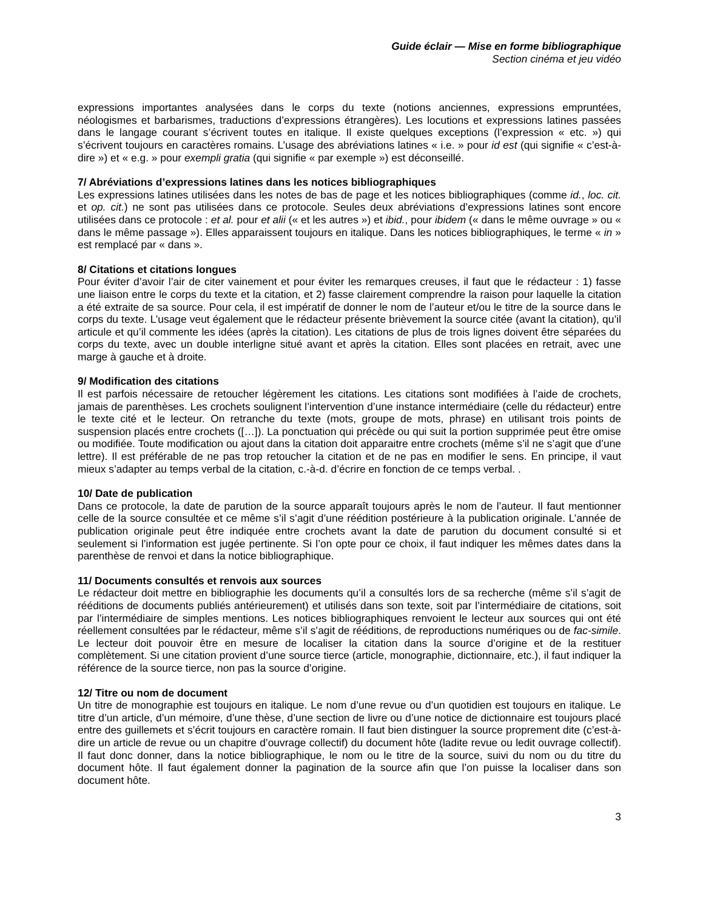Guide éclair — Mise en forme bibliographique
Section cinéma et jeu vidéo
expressions importantes analysées dans le corps du texte (notions anciennes, expressions empruntées, néologismes et barbarismes, traductions d’expressions étrangères). Les locutions et expressions latines passées dans le langage courant s’écrivent toutes en italique. Il existe quelques exceptions (l’expression « etc. ») qui s’écrivent toujours en caractères romains. L’usage des abréviations latines « i.e. » pour id est (qui signifie « c’est-à-dire ») et « e.g. » pour exempli gratia (qui signifie « par exemple ») est déconseillé.
7/ Abréviations d’expressions latines dans les notices bibliographiques
Les expressions latines utilisées dans les notes de bas de page et les notices bibliographiques (comme id., loc. cit. et op. cit.) ne sont pas utilisées dans ce protocole. Seules deux abréviations d’expressions latines sont encore utilisées dans ce protocole : et al. pour et alii (« et les autres ») et ibid., pour ibidem (« dans le même ouvrage » ou « dans le même passage »). Elles apparaissent toujours en italique. Dans les notices bibliographiques, le terme « in » est remplacé par « dans ».
8/ Citations et citations longues
Pour éviter d’avoir l’air de citer vainement et pour éviter les remarques creuses, il faut que le rédacteur : 1) fasse une liaison entre le corps du texte et la citation, et 2) fasse clairement comprendre la raison pour laquelle la citation a été extraite de sa source. Pour cela, il est impératif de donner le nom de l’auteur et/ou le titre de la source dans le corps du texte. L’usage veut également que le rédacteur présente brièvement la source citée (avant la citation), qu’il articule et qu’il commente les idées (après la citation). Les citations de plus de trois lignes doivent être séparées du corps du texte, avec un double interligne situé avant et après la citation. Elles sont placées en retrait, avec une marge à gauche et à droite.
9/ Modification des citations
Il est parfois nécessaire de retoucher légèrement les citations. Les citations sont modifiées à l’aide de crochets, jamais de parenthèses. Les crochets soulignent l’intervention d’une instance intermédiaire (celle du rédacteur) entre le texte cité et le lecteur. On retranche du texte (mots, groupe de mots, phrase) en utilisant trois points de suspension placés entre crochets ([…]). La ponctuation qui précède ou qui suit la portion supprimée peut être omise ou modifiée. Toute modification ou ajout dans la citation doit apparaitre entre crochets (même s’il ne s’agit que d’une lettre). Il est préférable de ne pas trop retoucher la citation et de ne pas en modifier le sens. En principe, il vaut mieux s’adapter au temps verbal de la citation, c.-à-d. d’écrire en fonction de ce temps verbal. .
10/ Date de publication
Dans ce protocole, la date de parution de la source apparaît toujours après le nom de l’auteur. Il faut mentionner celle de la source consultée et ce même s’il s’agit d’une réédition postérieure à la publication originale. L’année de publication originale peut être indiquée entre crochets avant la date de parution du document consulté si et seulement si l’information est jugée pertinente. Si l’on opte pour ce choix, il faut indiquer les mêmes dates dans la parenthèse de renvoi et dans la notice bibliographique.
11/ Documents consultés et renvois aux sources
Le rédacteur doit mettre en bibliographie les documents qu’il a consultés lors de sa recherche (même s’il s’agit de rééditions de documents publiés antérieurement) et utilisés dans son texte, soit par l’intermédiaire de citations, soit par l’intermédiaire de simples mentions. Les notices bibliographiques renvoient le lecteur aux sources qui ont été réellement consultées par le rédacteur, même s’il s’agit de rééditions, de reproductions numériques ou de fac-simile. Le lecteur doit pouvoir être en mesure de localiser la citation dans la source d’origine et de la restituer complètement. Si une citation provient d’une source tierce (article, monographie, dictionnaire, etc.), il faut indiquer la référence de la source tierce, non pas la source d’origine.
12/ Titre ou nom de document
Un titre de monographie est toujours en italique. Le nom d’une revue ou d’un quotidien est toujours en italique. Le titre d’un article, d’un mémoire, d’une thèse, d’une section de livre ou d’une notice de dictionnaire est toujours placé entre des guillemets et s’écrit toujours en caractère romain. Il faut bien distinguer la source proprement dite (c’est-à-dire un article de revue ou un chapitre d’ouvrage collectif) du document hôte (ladite revue ou ledit ouvrage collectif). Il faut donc donner, dans la notice bibliographique, le nom ou le titre de la source, suivi du nom ou du titre du document hôte. Il faut également donner la pagination de la source afin que l’on puisse la localiser dans son document hôte.
3